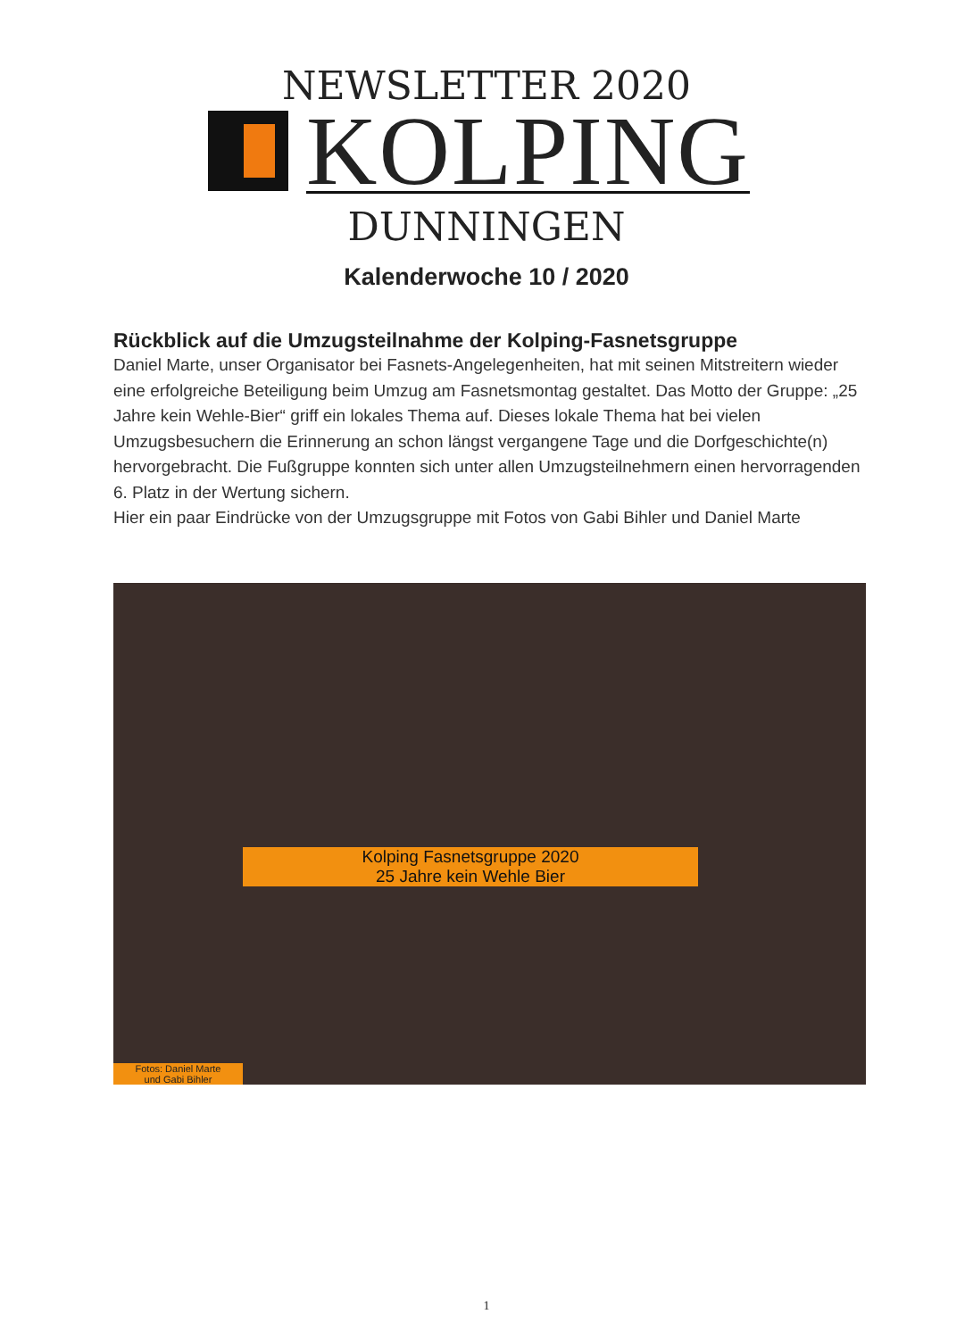NEWSLETTER 2020
KOLPING
DUNNINGEN
Kalenderwoche 10 / 2020
Rückblick auf die Umzugsteilnahme der Kolping-Fasnetsgruppe
Daniel Marte, unser Organisator bei Fasnets-Angelegenheiten, hat mit seinen Mitstreitern wieder eine erfolgreiche Beteiligung beim Umzug am Fasnetsmontag gestaltet. Das Motto der Gruppe: „25 Jahre kein Wehle-Bier“ griff ein lokales Thema auf. Dieses lokale Thema hat bei vielen Umzugsbesuchern die Erinnerung an schon längst vergangene Tage und die Dorfgeschichte(n) hervorgebracht. Die Fußgruppe konnten sich unter allen Umzugsteilnehmern einen hervorragenden 6. Platz in der Wertung sichern.
Hier ein paar Eindrücke von der Umzugsgruppe mit Fotos von Gabi Bihler und Daniel Marte
Kolping Fasnetsgruppe 2020
25 Jahre kein Wehle Bier
Fotos: Daniel Marte
und Gabi Bihler
1